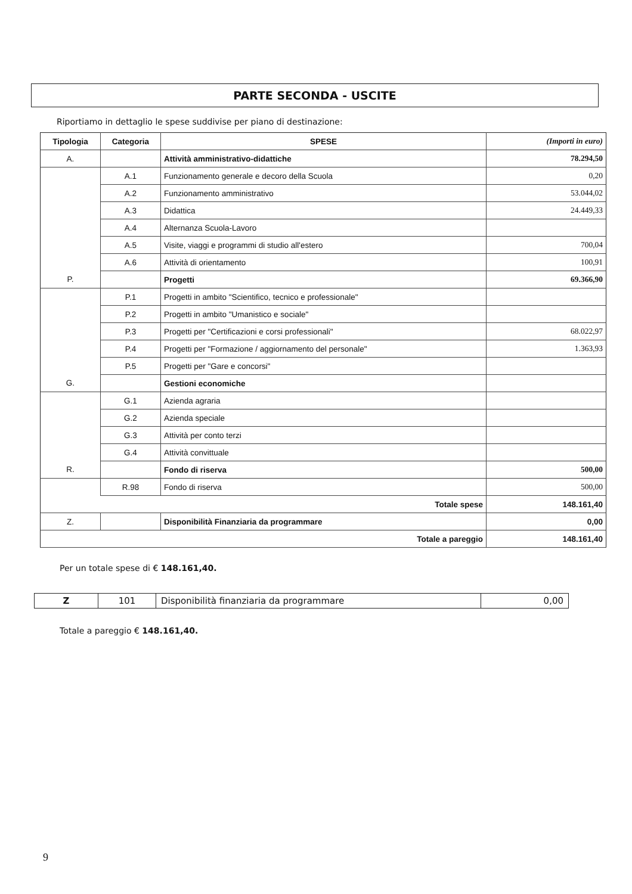PARTE SECONDA - USCITE
Riportiamo in dettaglio le spese suddivise per piano di destinazione:
| Tipologia | Categoria | SPESE | (Importi in euro) |
| --- | --- | --- | --- |
| A. | | Attività amministrativo-didattiche | 78.294,50 |
| | A.1 | Funzionamento generale e decoro della Scuola | 0,20 |
| | A.2 | Funzionamento amministrativo | 53.044,02 |
| | A.3 | Didattica | 24.449,33 |
| | A.4 | Alternanza Scuola-Lavoro | |
| | A.5 | Visite, viaggi e programmi di studio all'estero | 700,04 |
| | A.6 | Attività di orientamento | 100,91 |
| P. | | Progetti | 69.366,90 |
| | P.1 | Progetti in ambito "Scientifico, tecnico e professionale" | |
| | P.2 | Progetti in ambito "Umanistico e sociale" | |
| | P.3 | Progetti per "Certificazioni e corsi professionali" | 68.022,97 |
| | P.4 | Progetti per "Formazione / aggiornamento del personale" | 1.363,93 |
| | P.5 | Progetti per "Gare e concorsi" | |
| G. | | Gestioni economiche | |
| | G.1 | Azienda agraria | |
| | G.2 | Azienda speciale | |
| | G.3 | Attività per conto terzi | |
| | G.4 | Attività convittuale | |
| R. | | Fondo di riserva | 500,00 |
| | R.98 | Fondo di riserva | 500,00 |
| Totale spese | | | 148.161,40 |
| Z. | | Disponibilità Finanziaria da programmare | 0,00 |
| Totale a pareggio | | | 148.161,40 |
Per un totale spese di € 148.161,40.
| Z | 101 | Disponibilità finanziaria da programmare | 0,00 |
Totale a pareggio € 148.161,40.
9